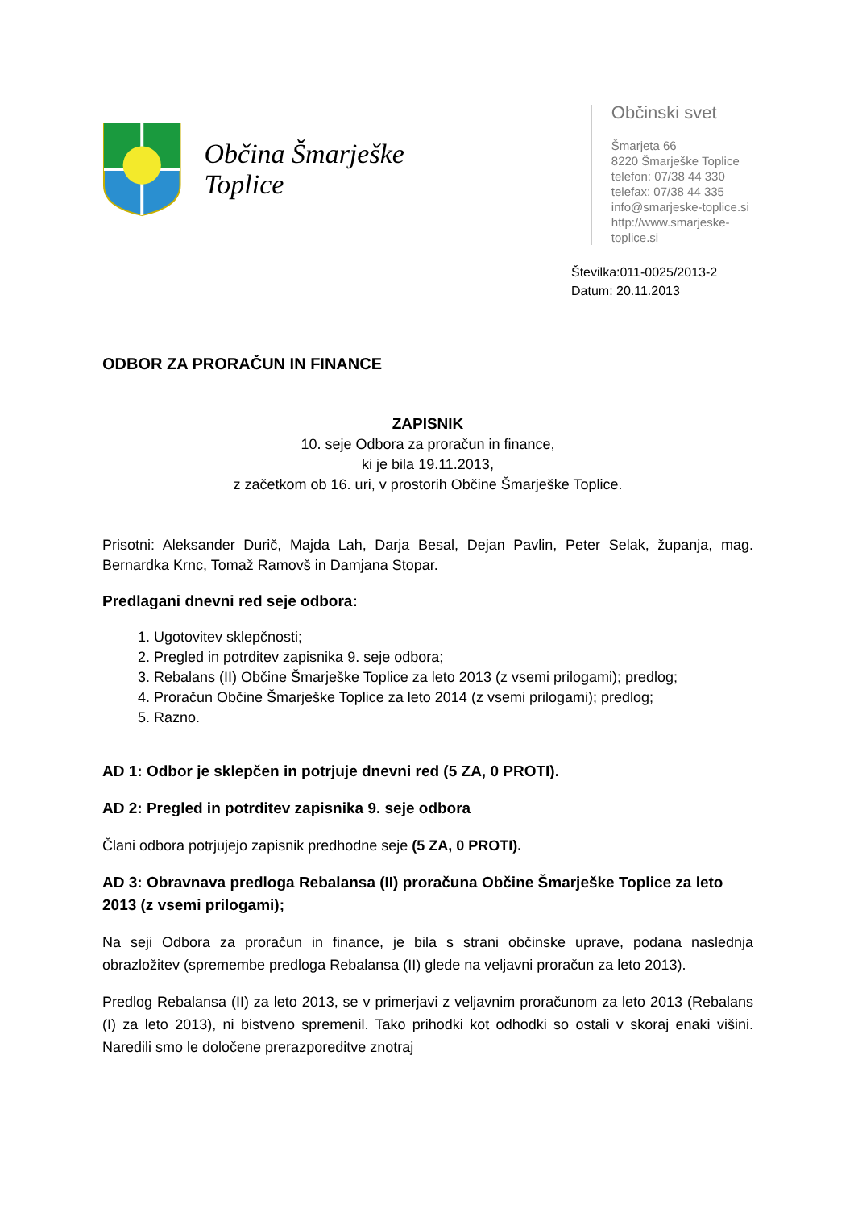Občina Šmarješke Toplice
Občinski svet
Šmarjeta 66
8220 Šmarješke Toplice
telefon: 07/38 44 330
telefax: 07/38 44 335
info@smarjeske-toplice.si
http://www.smarjeske-toplice.si
Številka:011-0025/2013-2
Datum: 20.11.2013
ODBOR ZA PRORAČUN IN FINANCE
ZAPISNIK
10. seje Odbora za proračun in finance,
ki je bila 19.11.2013,
z začetkom ob 16. uri, v prostorih Občine Šmarješke Toplice.
Prisotni: Aleksander Durič, Majda Lah, Darja Besal, Dejan Pavlin, Peter Selak, županja, mag. Bernardka Krnc, Tomaž Ramovš in Damjana Stopar.
Predlagani dnevni red seje odbora:
1. Ugotovitev sklepčnosti;
2. Pregled in potrditev zapisnika 9. seje odbora;
3. Rebalans (II) Občine Šmarješke Toplice za leto 2013 (z vsemi prilogami); predlog;
4. Proračun Občine Šmarješke Toplice za leto 2014 (z vsemi prilogami); predlog;
5. Razno.
AD 1: Odbor je sklepčen in potrjuje dnevni red (5 ZA, 0 PROTI).
AD 2: Pregled in potrditev zapisnika 9. seje odbora
Člani odbora potrjujejo zapisnik predhodne seje (5 ZA, 0 PROTI).
AD 3: Obravnava predloga Rebalansa (II) proračuna Občine Šmarješke Toplice za leto 2013 (z vsemi prilogami);
Na seji Odbora za proračun in finance, je bila s strani občinske uprave, podana naslednja obrazložitev (spremembe predloga Rebalansa (II) glede na veljavni proračun za leto 2013).
Predlog Rebalansa (II) za leto 2013, se v primerjavi z veljavnim proračunom za leto 2013 (Rebalans (I) za leto 2013), ni bistveno spremenil. Tako prihodki kot odhodki so ostali v skoraj enaki višini. Naredili smo le določene prerazporeditve znotraj